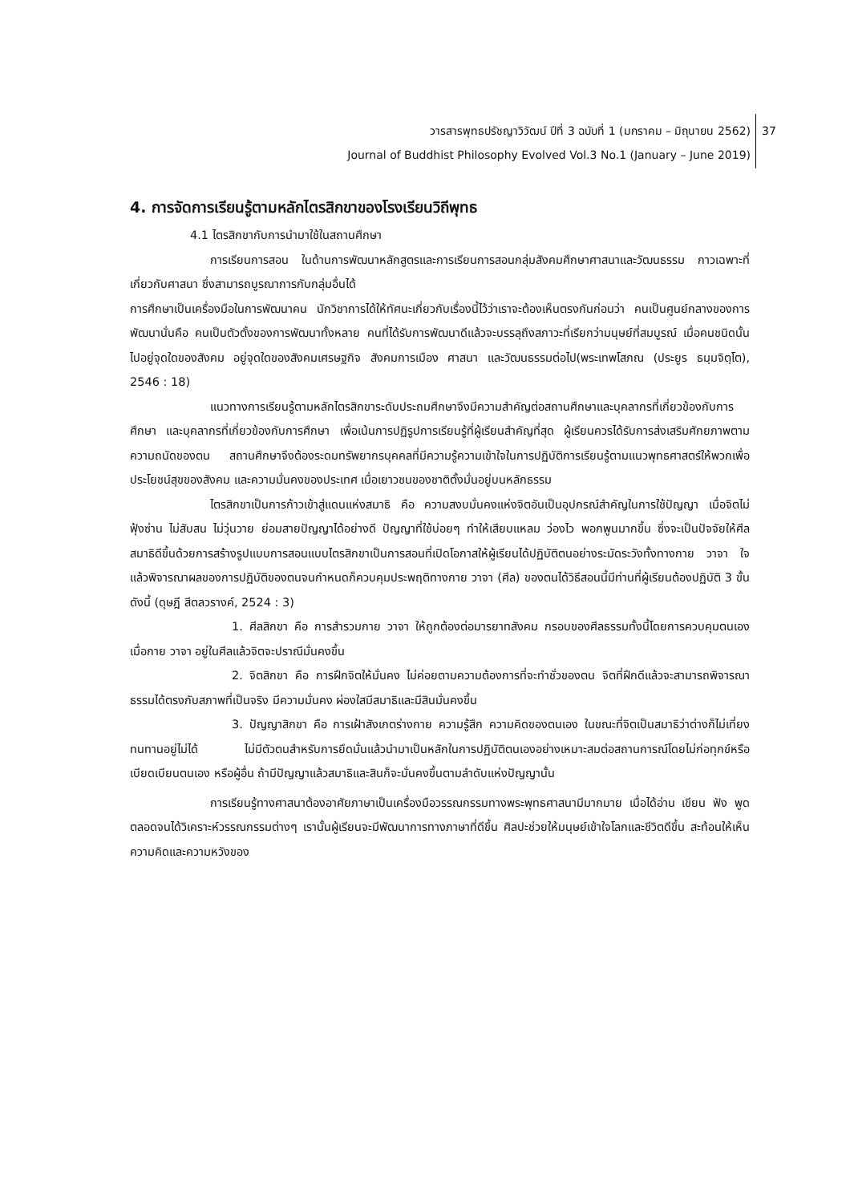วารสารพุทธปรัชญาวิวัฒน์ ปีที่ 3 ฉบับที่ 1 (มกราคม – มิถุนายน 2562)
Journal of Buddhist Philosophy Evolved Vol.3 No.1 (January – June 2019)
37
4. การจัดการเรียนรู้ตามหลักไตรสิกขาของโรงเรียนวิถีพุทธ
4.1 ไตรสิกขากับการนำมาใช้ในสถานศึกษา
การเรียนการสอน ในด้านการพัฒนาหลักสูตรและการเรียนการสอนกลุ่มสังคมศึกษาศาสนาและวัฒนธรรม กาวเฉพาะที่เกี่ยวกับศาสนา ซึ่งสามารถบูรณาการกับกลุ่มอื่นได้
การศึกษาเป็นเครื่องมือในการพัฒนาคน นักวิชาการได้ให้ทัศนะเกี่ยวกับเรื่องนี้ไว้ว่าเราจะต้องเห็นตรงกันก่อนว่า คนเป็นศูนย์กลางของการพัฒนานั่นคือ คนเป็นตัวตั้งของการพัฒนาทั้งหลาย คนที่ได้รับการพัฒนาดีแล้วจะบรรลุถึงสภาวะที่เรียกว่ามนุษย์ที่สมบูรณ์ เมื่อคนชนิดนั้นไปอยู่จุดใดของสังคม อยู่จุดใดของสังคมเศรษฐกิจ สังคมการเมือง ศาสนา และวัฒนธรรมต่อไป(พระเทพโสภณ (ประยูร ธมฺมจิตฺโต), 2546 : 18)
แนวทางการเรียนรู้ตามหลักไตรสิกขาระดับประถมศึกษาจึงมีความสำคัญต่อสถานศึกษาและบุคลากรที่เกี่ยวข้องกับการศึกษา และบุคลากรที่เกี่ยวข้องกับการศึกษา เพื่อเน้นการปฏิรูปการเรียนรู้ที่ผู้เรียนสำคัญที่สุด ผู้เรียนควรได้รับการส่งเสริมศักยภาพตามความถนัดของตน สถานศึกษาจึงต้องระดมทรัพยากรบุคคลที่มีความรู้ความเข้าใจในการปฏิบัติการเรียนรู้ตามแนวพุทธศาสตร์ให้พวกเพื่อประโยชน์สุขของสังคม และความมั่นคงของประเทศ เมื่อเยาวชนของชาติตั้งมั่นอยู่บนหลักธรรม
ไตรสิกขาเป็นการก้าวเข้าสู่แดนแห่งสมาธิ คือ ความสงบมั่นคงแห่งจิตอันเป็นอุปกรณ์สำคัญในการใช้ปัญญา เมื่อจิตไม่ฟุ้งซ่าน ไม่สับสน ไม่วุ่นวาย ย่อมสายปัญญาได้อย่างดี ปัญญาที่ใช้บ่อยๆ ทำให้เสียบแหลม ว่องไว พอกพูนมากขึ้น ซึ่งจะเป็นปัจจัยให้ศีล สมาธิดีขึ้นด้วยการสร้างรูปแบบการสอนแบบไตรสิกขาเป็นการสอนที่เปิดโอกาสให้ผู้เรียนได้ปฏิบัติตนอย่างระมัดระวังทั้งทางกาย วาจา ใจ แล้วพิจารณาผลของการปฏิบัติของตนจนกำหนดก็ควบคุมประพฤติทางกาย วาจา (ศีล) ของตนได้วิธีสอนนี้มีท่านที่ผู้เรียนต้องปฏิบัติ 3 ขั้นดังนี้ (ดุษฎี สีตลวรางค์, 2524 : 3)
1. ศีลสิกขา คือ การสำรวมกาย วาจา ให้ถูกต้องต่อมารยาทสังคม กรอบของศีลธรรมทั้งนี้โดยการควบคุมตนเอง เมื่อกาย วาจา อยู่ในศีลแล้วจิตจะปราณีมั่นคงขึ้น
2. จิตสิกขา คือ การฝึกจิตให้มั่นคง ไม่ค่อยตามความต้องการที่จะทำชั่วของตน จิตที่ฝึกดีแล้วจะสามารถพิจารณาธรรมได้ตรงกับสภาพที่เป็นจริง มีความมั่นคง ผ่องใสมีสมาธิและมีสินมั่นคงขึ้น
3. ปัญญาสิกขา คือ การเฝ้าสังเกตร่างกาย ความรู้สึก ความคิดของตนเอง ในขณะที่จิตเป็นสมาธิว่าต่างก็ไม่เที่ยง ทนทานอยู่ไม่ได้ ไม่มีตัวตนสำหรับการยึดมั่นแล้วนำมาเป็นหลักในการปฏิบัติตนเองอย่างเหมาะสมต่อสถานการณ์โดยไม่ก่อทุกข์หรือเบียดเบียนตนเอง หรือผู้อื่น ถ้ามีปัญญาแล้วสมาธิและสินก็จะมั่นคงขึ้นตามลำดับแห่งปัญญานั้น
การเรียนรู้ทางศาสนาต้องอาศัยภาษาเป็นเครื่องมือวรรณกรรมทางพระพุทธศาสนามีมากมาย เมื่อได้อ่าน เขียน ฟัง พูด ตลอดจนได้วิเคราะห์วรรณกรรมต่างๆ เรานั้นผู้เรียนจะมีพัฒนาการทางภาษาที่ดีขึ้น ศิลปะช่วยให้มนุษย์เข้าใจโลกและชีวิตดีขึ้น สะท้อนให้เห็นความคิดและความหวังของ